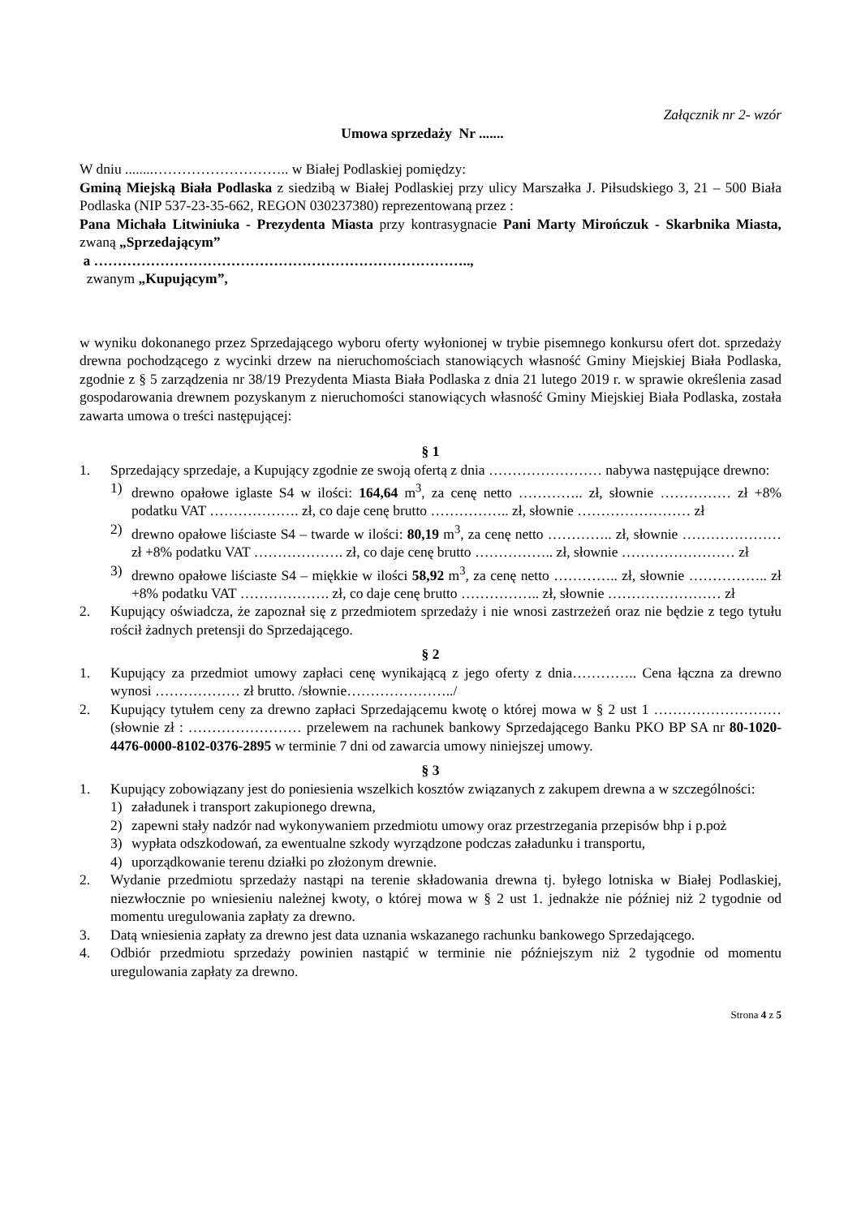Załącznik nr 2- wzór
Umowa sprzedaży Nr .......
W dniu ........……………………….. w Białej Podlaskiej pomiędzy:
Gminą Miejską Biała Podlaska z siedzibą w Białej Podlaskiej przy ulicy Marszałka J. Piłsudskiego 3, 21 – 500 Biała Podlaska (NIP 537-23-35-662, REGON 030237380) reprezentowaną przez :
Pana Michała Litwiniuka - Prezydenta Miasta przy kontrasygnacie Pani Marty Mirończuk - Skarbnika Miasta, zwaną „Sprzedającym”
a ……………………………………………………………………..,
zwanym „Kupującym”,
w wyniku dokonanego przez Sprzedającego wyboru oferty wyłonionej w trybie pisemnego konkursu ofert dot. sprzedaży drewna pochodzącego z wycinki drzew na nieruchomościach stanowiących własność Gminy Miejskiej Biała Podlaska, zgodnie z § 5 zarządzenia nr 38/19 Prezydenta Miasta Biała Podlaska z dnia 21 lutego 2019 r. w sprawie określenia zasad gospodarowania drewnem pozyskanym z nieruchomości stanowiących własność Gminy Miejskiej Biała Podlaska, została zawarta umowa o treści następującej:
§ 1
1. Sprzedający sprzedaje, a Kupujący zgodnie ze swoją ofertą z dnia …………………… nabywa następujące drewno:
1) drewno opałowe iglaste S4 w ilości: 164,64 m<sup>3</sup>, za cenę netto ………….. zł, słownie …………… zł +8% podatku VAT ………………. zł, co daje cenę brutto …………….. zł, słownie …………………… zł
2) drewno opałowe liściaste S4 – twarde w ilości: 80,19 m<sup>3</sup>, za cenę netto ………….. zł, słownie ………………… zł +8% podatku VAT ………………. zł, co daje cenę brutto …………….. zł, słownie …………………… zł
3) drewno opałowe liściaste S4 – miękkie w ilości 58,92 m<sup>3</sup>, za cenę netto ………….. zł, słownie …………….. zł +8% podatku VAT ………………. zł, co daje cenę brutto …………….. zł, słownie …………………… zł
2. Kupujący oświadcza, że zapoznał się z przedmiotem sprzedaży i nie wnosi zastrzeżeń oraz nie będzie z tego tytułu rościł żadnych pretensji do Sprzedającego.
§ 2
1. Kupujący za przedmiot umowy zapłaci cenę wynikającą z jego oferty z dnia………….. Cena łączna za drewno wynosi ……………… zł brutto. /słownie…………………../
2. Kupujący tytułem ceny za drewno zapłaci Sprzedającemu kwotę o której mowa w § 2 ust 1 ……………………… (słownie zł : …………………… przelewem na rachunek bankowy Sprzedającego Banku PKO BP SA nr 80-1020-4476-0000-8102-0376-2895 w terminie 7 dni od zawarcia umowy niniejszej umowy.
§ 3
1. Kupujący zobowiązany jest do poniesienia wszelkich kosztów związanych z zakupem drewna a w szczególności:
1) załadunek i transport zakupionego drewna,
2) zapewni stały nadzór nad wykonywaniem przedmiotu umowy oraz przestrzegania przepisów bhp i p.poż
3) wypłata odszkodowań, za ewentualne szkody wyrządzone podczas załadunku i transportu,
4) uporządkowanie terenu działki po złożonym drewnie.
2. Wydanie przedmiotu sprzedaży nastąpi na terenie składowania drewna tj. byłego lotniska w Białej Podlaskiej, niezwłocznie po wniesieniu należnej kwoty, o której mowa w § 2 ust 1. jednakże nie później niż 2 tygodnie od momentu uregulowania zapłaty za drewno.
3. Datą wniesienia zapłaty za drewno jest data uznania wskazanego rachunku bankowego Sprzedającego.
4. Odbiór przedmiotu sprzedaży powinien nastąpić w terminie nie późniejszym niż 2 tygodnie od momentu uregulowania zapłaty za drewno.
Strona 4 z 5